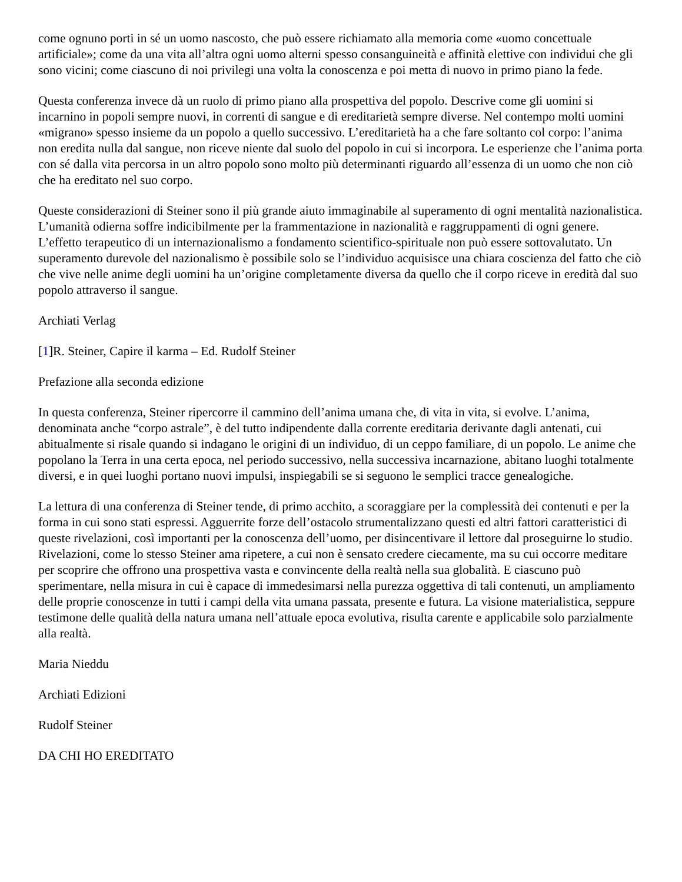come ognuno porti in sé un uomo nascosto, che può essere richiamato alla memoria come «uomo concettuale artificiale»; come da una vita all’altra ogni uomo alterni spesso consanguineità e affinità elettive con individui che gli sono vicini; come ciascuno di noi privilegi una volta la conoscenza e poi metta di nuovo in primo piano la fede.
Questa conferenza invece dà un ruolo di primo piano alla prospettiva del popolo. Descrive come gli uomini si incarnino in popoli sempre nuovi, in correnti di sangue e di ereditarietà sempre diverse. Nel contempo molti uomini «migrano» spesso insieme da un popolo a quello successivo. L’ereditarietà ha a che fare soltanto col corpo: l’anima non eredita nulla dal sangue, non riceve niente dal suolo del popolo in cui si incorpora. Le esperienze che l’anima porta con sé dalla vita percorsa in un altro popolo sono molto più determinanti riguardo all’essenza di un uomo che non ciò che ha ereditato nel suo corpo.
Queste considerazioni di Steiner sono il più grande aiuto immaginabile al superamento di ogni mentalità nazionalistica. L’umanità odierna soffre indicibilmente per la frammentazione in nazionalità e raggruppamenti di ogni genere. L’effetto terapeutico di un internazionalismo a fondamento scientifico-spirituale non può essere sottovalutato. Un superamento durevole del nazionalismo è possibile solo se l’individuo acquisisce una chiara coscienza del fatto che ciò che vive nelle anime degli uomini ha un’origine completamente diversa da quello che il corpo riceve in eredità dal suo popolo attraverso il sangue.
Archiati Verlag
[1]R. Steiner, Capire il karma – Ed. Rudolf Steiner
Prefazione alla seconda edizione
In questa conferenza, Steiner ripercorre il cammino dell’anima umana che, di vita in vita, si evolve. L’anima, denominata anche “corpo astrale”, è del tutto indipendente dalla corrente ereditaria derivante dagli antenati, cui abitualmente si risale quando si indagano le origini di un individuo, di un ceppo familiare, di un popolo. Le anime che popolano la Terra in una certa epoca, nel periodo successivo, nella successiva incarnazione, abitano luoghi totalmente diversi, e in quei luoghi portano nuovi impulsi, inspiegabili se si seguono le semplici tracce genealogiche.
La lettura di una conferenza di Steiner tende, di primo acchito, a scoraggiare per la complessità dei contenuti e per la forma in cui sono stati espressi. Agguerrite forze dell’ostacolo strumentalizzano questi ed altri fattori caratteristici di queste rivelazioni, così importanti per la conoscenza dell’uomo, per disincentivare il lettore dal proseguirne lo studio. Rivelazioni, come lo stesso Steiner ama ripetere, a cui non è sensato credere ciecamente, ma su cui occorre meditare per scoprire che offrono una prospettiva vasta e convincente della realtà nella sua globalità. E ciascuno può sperimentare, nella misura in cui è capace di immedesimarsi nella purezza oggettiva di tali contenuti, un ampliamento delle proprie conoscenze in tutti i campi della vita umana passata, presente e futura. La visione materialistica, seppure testimone delle qualità della natura umana nell’attuale epoca evolutiva, risulta carente e applicabile solo parzialmente alla realtà.
Maria Nieddu
Archiati Edizioni
Rudolf Steiner
DA CHI HO EREDITATO